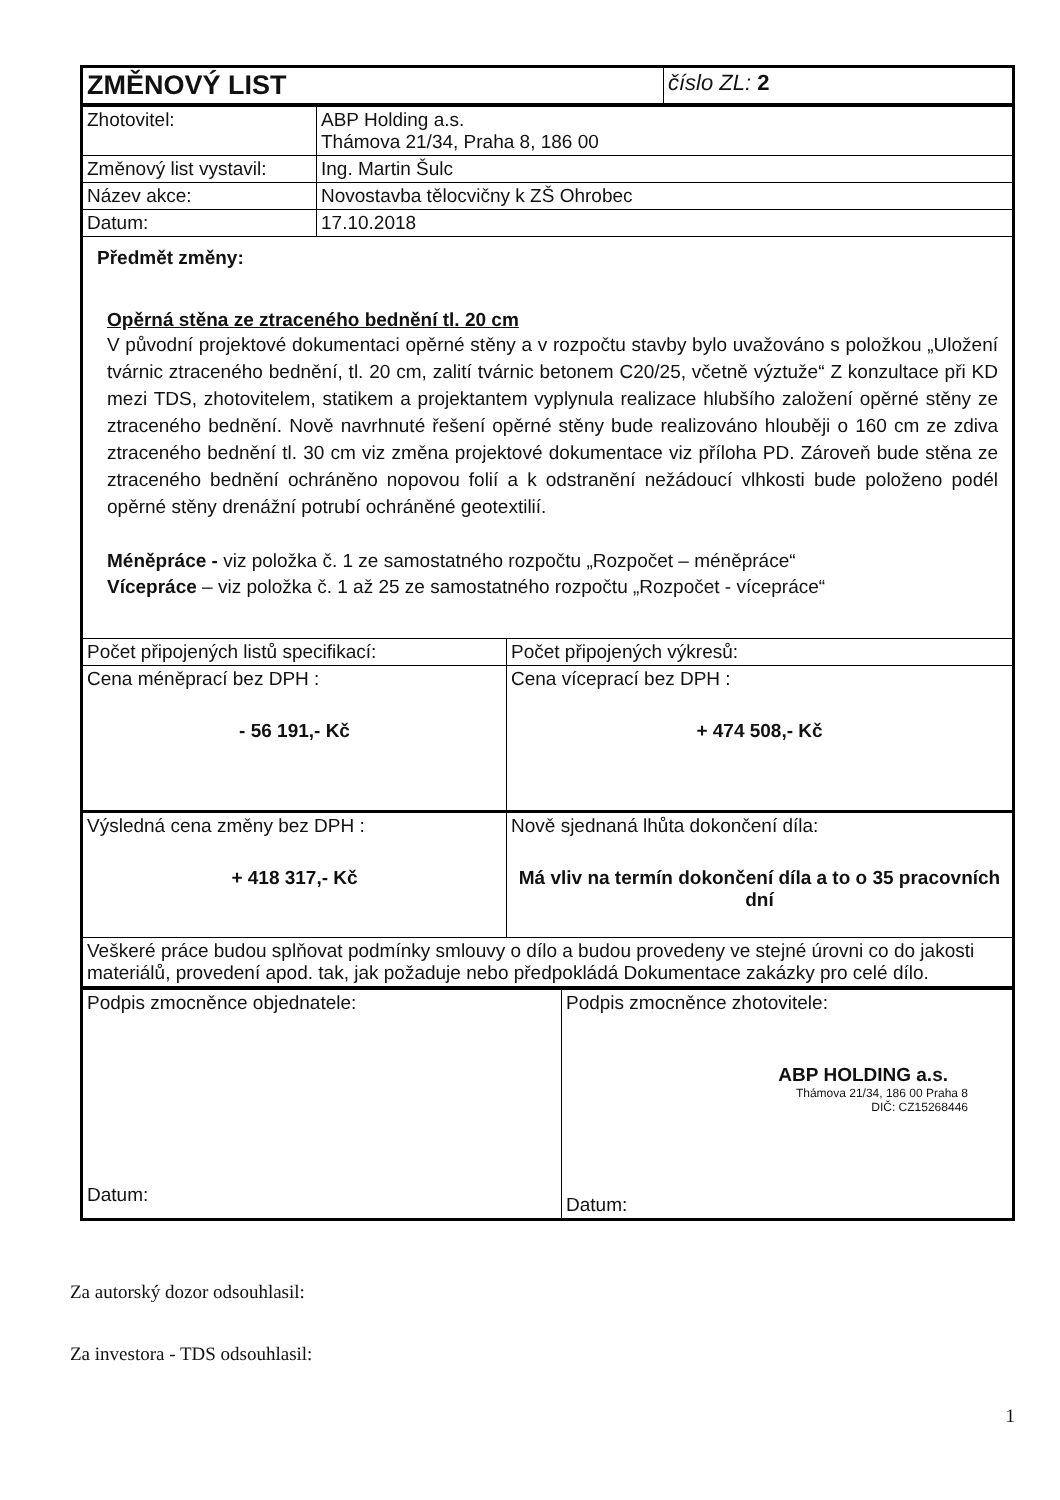| ZMĚNOVÝ LIST | číslo ZL: 2 |
| Zhotovitel: | ABP Holding a.s. Thámova 21/34, Praha 8, 186 00 |
| Změnový list vystavil: | Ing. Martin Šulc |
| Název akce: | Novostavba tělocvičny k ZŠ Ohrobec |
| Datum: | 17.10.2018 |
Předmět změny:
Opěrná stěna ze ztraceného bednění tl. 20 cm
V původní projektové dokumentaci opěrné stěny a v rozpočtu stavby bylo uvažováno s položkou „Uložení tvárnic ztraceného bednění, tl. 20 cm, zalití tvárnic betonem C20/25, včetně výztuže“ Z konzultace při KD mezi TDS, zhotovitelem, statikem a projektantem vyplynula realizace hlubšího založení opěrné stěny ze ztraceného bednění. Nově navrhnuté řešení opěrné stěny bude realizováno hlouběji o 160 cm ze zdiva ztraceného bednění tl. 30 cm viz změna projektové dokumentace viz příloha PD. Zároveň bude stěna ze ztraceného bednění ochráněno nopovou folií a k odstranění nežádoucí vlhkosti bude položeno podél opěrné stěny drenážní potrubí ochráněné geotextilií.
Méněpráce - viz položka č. 1 ze samostatného rozpočtu „Rozpočet – méněpráce“
Vícepráce – viz položka č. 1 až 25 ze samostatného rozpočtu „Rozpočet - vícepráce“
| Počet připojených listů specifikací: | Počet připojených výkresů: |
| Cena méněprací bez DPH : - 56 191,- Kč | Cena víceprací bez DPH : + 474 508,- Kč |
| Výsledná cena změny bez DPH : + 418 317,- Kč | Nově sjednaná lhůta dokončení díla: Má vliv na termín dokončení díla a to o 35 pracovních dní |
| Veškeré práce budou splňovat podmínky smlouvy o dílo a budou provedeny ve stejné úrovni co do jakosti materiálů, provedení apod. tak, jak požaduje nebo předpokládá Dokumentace zakázky pro celé dílo. | |
| Podpis zmocněnce objednatele: Datum: | Podpis zmocněnce zhotovitele: ABP HOLDING a.s. Thámova 21/34, 186 00 Praha 8 DIČ: CZ15268446 Datum: |
Za autorský dozor odsouhlasil:
Za investora - TDS odsouhlasil:
1